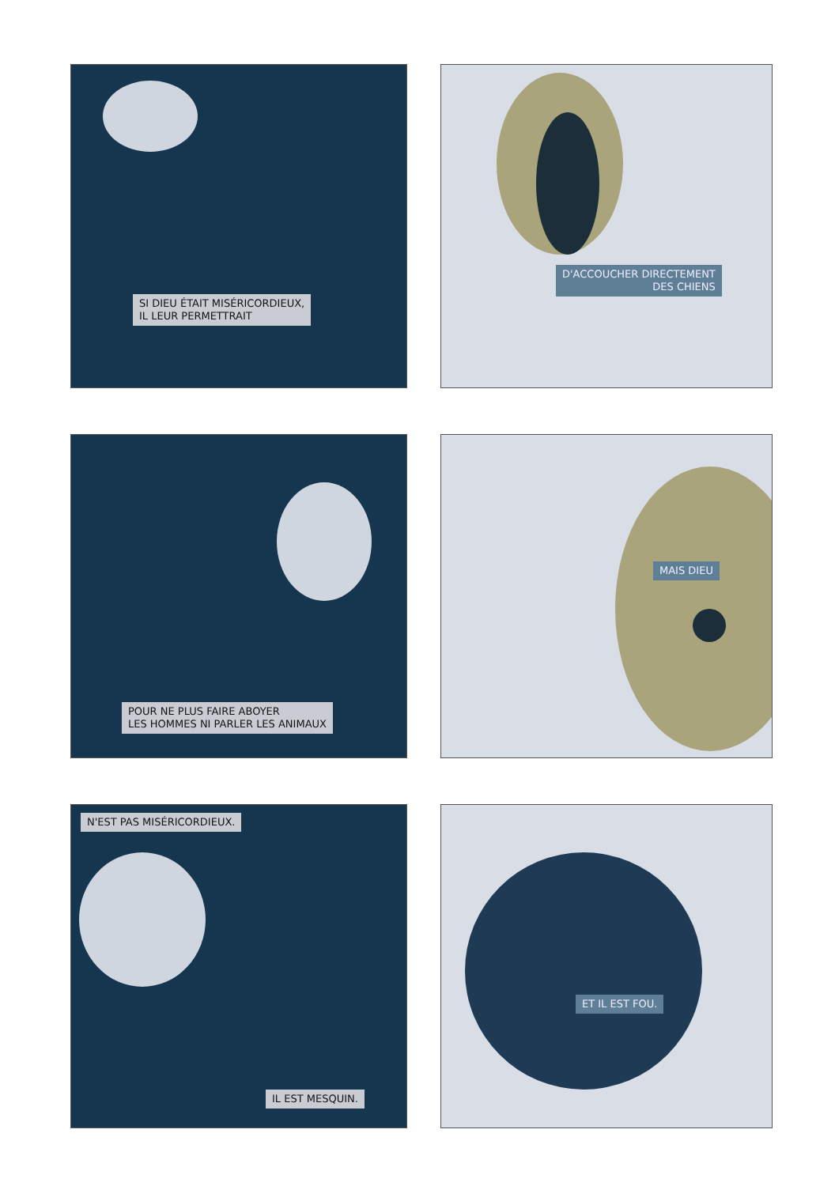SI DIEU ÉTAIT MISÉRICORDIEUX,
IL LEUR PERMETTRAIT
D'ACCOUCHER DIRECTEMENT
DES CHIENS
POUR NE PLUS FAIRE ABOYER
LES HOMMES NI PARLER LES ANIMAUX
MAIS DIEU
N'EST PAS MISÉRICORDIEUX.
IL EST MESQUIN.
ET IL EST FOU.